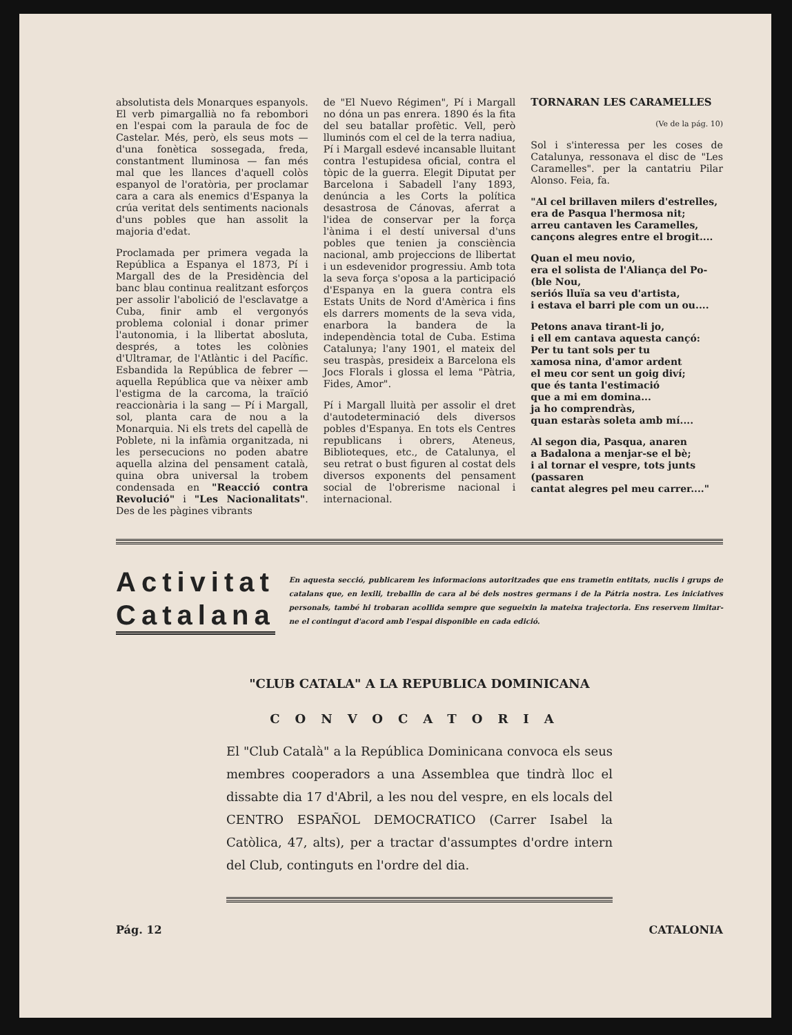absolutista dels Monarques espanyols. El verb pimargallià no fa rebombori en l'espai com la paraula de foc de Castelar. Més, però, els seus mots — d'una fonètica sossegada, freda, constantment lluminosa — fan més mal que les llances d'aquell colòs espanyol de l'oratòria, per proclamar cara a cara als enemics d'Espanya la crúa veritat dels sentiments nacionals d'uns pobles que han assolit la majoria d'edat.
Proclamada per primera vegada la República a Espanya el 1873, Pí i Margall des de la Presidència del banc blau continua realitzant esforços per assolir l'abolició de l'esclavatge a Cuba, finir amb el vergonyós problema colonial i donar primer l'autonomia, i la llibertat abosluta, després, a totes les colònies d'Ultramar, de l'Atlàntic i del Pacífic. Esbandida la República de febrer — aquella República que va nèixer amb l'estigma de la carcoma, la traïció reaccionària i la sang — Pí i Margall, sol, planta cara de nou a la Monarquia. Ni els trets del capellà de Poblete, ni la infàmia organitzada, ni les persecucions no poden abatre aquella alzina del pensament català, quina obra universal la trobem condensada en "Reacció contra Revolució" i "Les Nacionalitats". Des de les pàgines vibrants
de "El Nuevo Régimen", Pí i Margall no dóna un pas enrera. 1890 és la fita del seu batallar profètic. Vell, però lluminós com el cel de la terra nadiua, Pí i Margall esdevé incansable lluitant contra l'estupidesa oficial, contra el tòpic de la guerra. Elegit Diputat per Barcelona i Sabadell l'any 1893, denúncia a les Corts la política desastrosa de Cánovas, aferrat a l'idea de conservar per la força l'ànima i el destí universal d'uns pobles que tenien ja consciència nacional, amb projeccions de llibertat i un esdevenidor progressiu. Amb tota la seva força s'oposa a la participació d'Espanya en la guera contra els Estats Units de Nord d'Amèrica i fins els darrers moments de la seva vida, enarbora la bandera de la independència total de Cuba. Estima Catalunya; l'any 1901, el mateix del seu traspàs, presideix a Barcelona els Jocs Florals i glossa el lema "Pàtria, Fides, Amor".
Pí i Margall lluità per assolir el dret d'autodeterminació dels diversos pobles d'Espanya. En tots els Centres republicans i obrers, Ateneus, Biblioteques, etc., de Catalunya, el seu retrat o bust figuren al costat dels diversos exponents del pensament social de l'obrerisme nacional i internacional.
TORNARAN LES CARAMELLES
(Ve de la pág. 10)
Sol i s'interessa per les coses de Catalunya, ressonava el disc de "Les Caramelles". per la cantatriu Pilar Alonso. Feia, fa.
"Al cel brillaven milers d'estrelles,
era de Pasqua l'hermosa nit;
arreu cantaven les Caramelles,
cançons alegres entre el brogit....
Quan el meu novio,
era el solista de l'Aliança del Po-
(ble Nou,
seriós lluïa sa veu d'artista,
i estava el barri ple com un ou....
Petons anava tirant-li jo,
i ell em cantava aquesta cançó:
Per tu tant sols per tu
xamosa nina, d'amor ardent
el meu cor sent un goig diví;
que és tanta l'estimació
que a mi em domina...
ja ho comprendràs,
quan estaràs soleta amb mí....
Al segon dia, Pasqua, anaren
a Badalona a menjar-se el bè;
i al tornar el vespre, tots junts
(passaren
cantat alegres pel meu carrer...."
Activitat Catalana
En aquesta secció, publicarem les informacions autoritzades que ens trametin entitats, nuclis i grups de catalans que, en lexili, treballin de cara al bé dels nostres germans i de la Pátria nostra. Les iniciatives personals, també hi trobaran acollida sempre que segueixin la mateixa trajectoria. Ens reservem limitar-ne el contingut d'acord amb l'espai disponible en cada edició.
"CLUB CATALA" A LA REPUBLICA DOMINICANA
CONVOCATORIA
El "Club Català" a la República Dominicana convoca els seus membres cooperadors a una Assemblea que tindrà lloc el dissabte dia 17 d'Abril, a les nou del vespre, en els locals del CENTRO ESPAÑOL DEMOCRATICO (Carrer Isabel la Catòlica, 47, alts), per a tractar d'assumptes d'ordre intern del Club, continguts en l'ordre del dia.
Pág. 12 CATALONIA